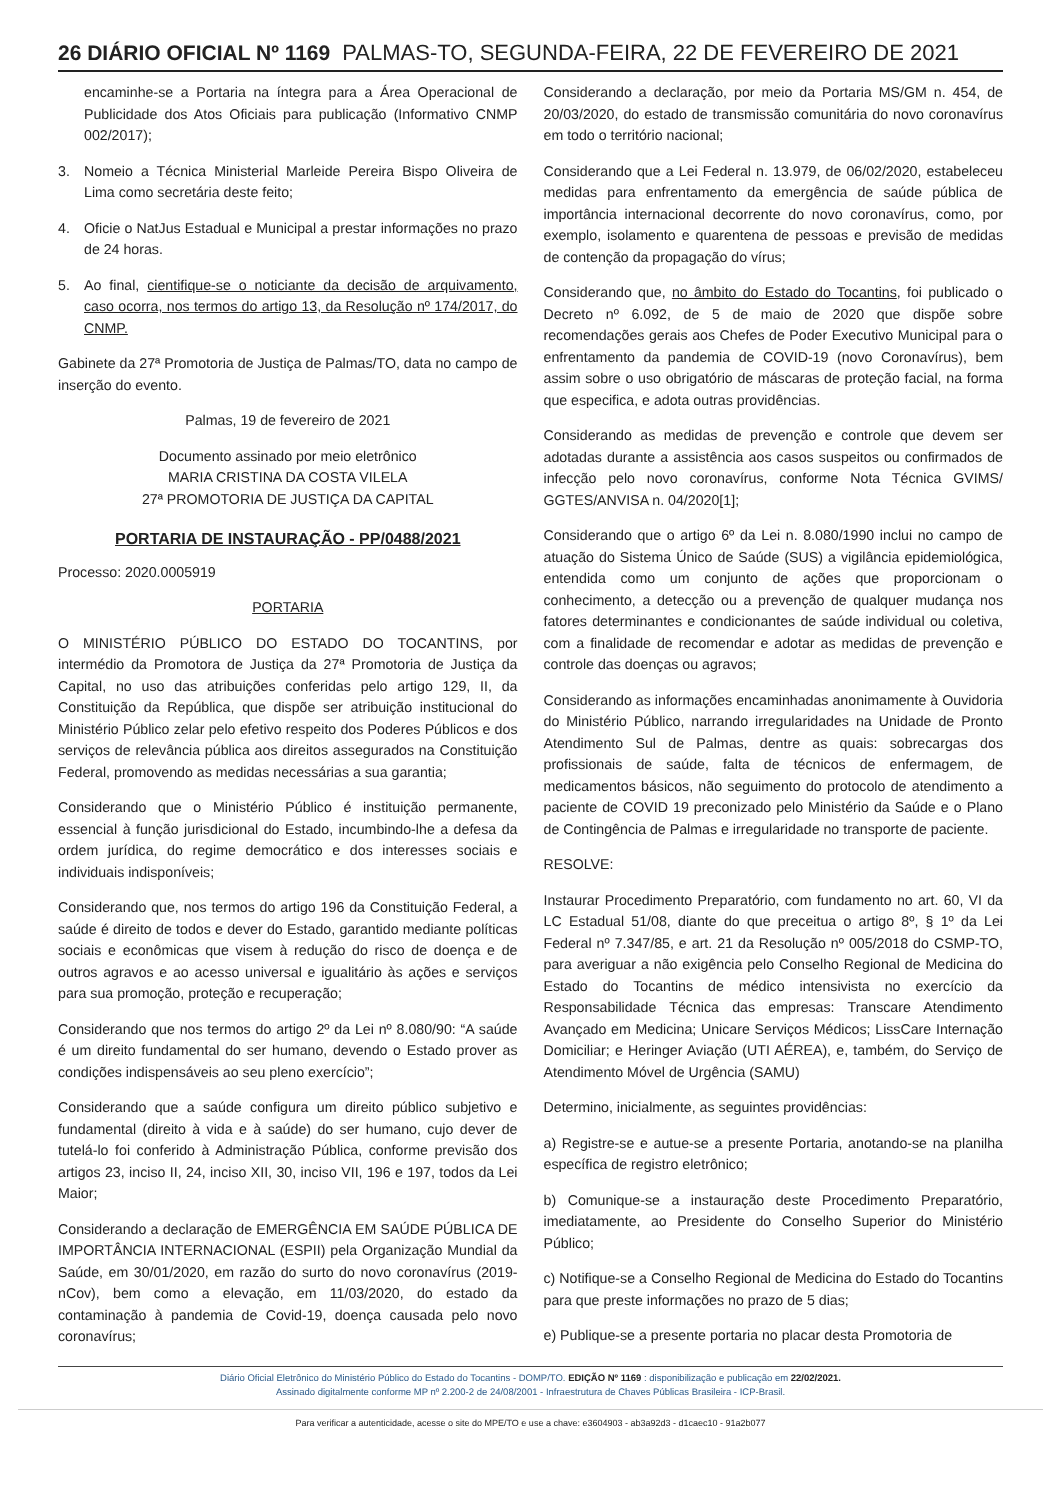26 DIÁRIO OFICIAL Nº 1169 PALMAS-TO, SEGUNDA-FEIRA, 22 DE FEVEREIRO DE 2021
encaminhe-se a Portaria na íntegra para a Área Operacional de Publicidade dos Atos Oficiais para publicação (Informativo CNMP 002/2017);
3. Nomeio a Técnica Ministerial Marleide Pereira Bispo Oliveira de Lima como secretária deste feito;
4. Oficie o NatJus Estadual e Municipal a prestar informações no prazo de 24 horas.
5. Ao final, cientifique-se o noticiante da decisão de arquivamento, caso ocorra, nos termos do artigo 13, da Resolução nº 174/2017, do CNMP.
Gabinete da 27ª Promotoria de Justiça de Palmas/TO, data no campo de inserção do evento.
Palmas, 19 de fevereiro de 2021
Documento assinado por meio eletrônico
MARIA CRISTINA DA COSTA VILELA
27ª PROMOTORIA DE JUSTIÇA DA CAPITAL
PORTARIA DE INSTAURAÇÃO - PP/0488/2021
Processo: 2020.0005919
PORTARIA
O MINISTÉRIO PÚBLICO DO ESTADO DO TOCANTINS, por intermédio da Promotora de Justiça da 27ª Promotoria de Justiça da Capital, no uso das atribuições conferidas pelo artigo 129, II, da Constituição da República, que dispõe ser atribuição institucional do Ministério Público zelar pelo efetivo respeito dos Poderes Públicos e dos serviços de relevância pública aos direitos assegurados na Constituição Federal, promovendo as medidas necessárias a sua garantia;
Considerando que o Ministério Público é instituição permanente, essencial à função jurisdicional do Estado, incumbindo-lhe a defesa da ordem jurídica, do regime democrático e dos interesses sociais e individuais indisponíveis;
Considerando que, nos termos do artigo 196 da Constituição Federal, a saúde é direito de todos e dever do Estado, garantido mediante políticas sociais e econômicas que visem à redução do risco de doença e de outros agravos e ao acesso universal e igualitário às ações e serviços para sua promoção, proteção e recuperação;
Considerando que nos termos do artigo 2º da Lei nº 8.080/90: “A saúde é um direito fundamental do ser humano, devendo o Estado prover as condições indispensáveis ao seu pleno exercício”;
Considerando que a saúde configura um direito público subjetivo e fundamental (direito à vida e à saúde) do ser humano, cujo dever de tutelá-lo foi conferido à Administração Pública, conforme previsão dos artigos 23, inciso II, 24, inciso XII, 30, inciso VII, 196 e 197, todos da Lei Maior;
Considerando a declaração de EMERGÊNCIA EM SAÚDE PÚBLICA DE IMPORTÂNCIA INTERNACIONAL (ESPII) pela Organização Mundial da Saúde, em 30/01/2020, em razão do surto do novo coronavírus (2019-nCov), bem como a elevação, em 11/03/2020, do estado da contaminação à pandemia de Covid-19, doença causada pelo novo coronavírus;
Considerando a declaração, por meio da Portaria MS/GM n. 454, de 20/03/2020, do estado de transmissão comunitária do novo coronavírus em todo o território nacional;
Considerando que a Lei Federal n. 13.979, de 06/02/2020, estabeleceu medidas para enfrentamento da emergência de saúde pública de importância internacional decorrente do novo coronavírus, como, por exemplo, isolamento e quarentena de pessoas e previsão de medidas de contenção da propagação do vírus;
Considerando que, no âmbito do Estado do Tocantins, foi publicado o Decreto nº 6.092, de 5 de maio de 2020 que dispõe sobre recomendações gerais aos Chefes de Poder Executivo Municipal para o enfrentamento da pandemia de COVID-19 (novo Coronavírus), bem assim sobre o uso obrigatório de máscaras de proteção facial, na forma que especifica, e adota outras providências.
Considerando as medidas de prevenção e controle que devem ser adotadas durante a assistência aos casos suspeitos ou confirmados de infecção pelo novo coronavírus, conforme Nota Técnica GVIMS/ GGTES/ANVISA n. 04/2020[1];
Considerando que o artigo 6º da Lei n. 8.080/1990 inclui no campo de atuação do Sistema Único de Saúde (SUS) a vigilância epidemiológica, entendida como um conjunto de ações que proporcionam o conhecimento, a detecção ou a prevenção de qualquer mudança nos fatores determinantes e condicionantes de saúde individual ou coletiva, com a finalidade de recomendar e adotar as medidas de prevenção e controle das doenças ou agravos;
Considerando as informações encaminhadas anonimamente à Ouvidoria do Ministério Público, narrando irregularidades na Unidade de Pronto Atendimento Sul de Palmas, dentre as quais: sobrecargas dos profissionais de saúde, falta de técnicos de enfermagem, de medicamentos básicos, não seguimento do protocolo de atendimento a paciente de COVID 19 preconizado pelo Ministério da Saúde e o Plano de Contingência de Palmas e irregularidade no transporte de paciente.
RESOLVE:
Instaurar Procedimento Preparatório, com fundamento no art. 60, VI da LC Estadual 51/08, diante do que preceitua o artigo 8º, § 1º da Lei Federal nº 7.347/85, e art. 21 da Resolução nº 005/2018 do CSMP-TO, para averiguar a não exigência pelo Conselho Regional de Medicina do Estado do Tocantins de médico intensivista no exercício da Responsabilidade Técnica das empresas: Transcare Atendimento Avançado em Medicina; Unicare Serviços Médicos; LissCare Internação Domiciliar; e Heringer Aviação (UTI AÉREA), e, também, do Serviço de Atendimento Móvel de Urgência (SAMU)
Determino, inicialmente, as seguintes providências:
a) Registre-se e autue-se a presente Portaria, anotando-se na planilha específica de registro eletrônico;
b) Comunique-se a instauração deste Procedimento Preparatório, imediatamente, ao Presidente do Conselho Superior do Ministério Público;
c) Notifique-se a Conselho Regional de Medicina do Estado do Tocantins para que preste informações no prazo de 5 dias;
e) Publique-se a presente portaria no placar desta Promotoria de
Diário Oficial Eletrônico do Ministério Público do Estado do Tocantins - DOMP/TO. EDIÇÃO Nº 1169 : disponibilização e publicação em 22/02/2021.
Assinado digitalmente conforme MP nº 2.200-2 de 24/08/2001 - Infraestrutura de Chaves Públicas Brasileira - ICP-Brasil.
Para verificar a autenticidade, acesse o site do MPE/TO e use a chave: e3604903 - ab3a92d3 - d1caec10 - 91a2b077